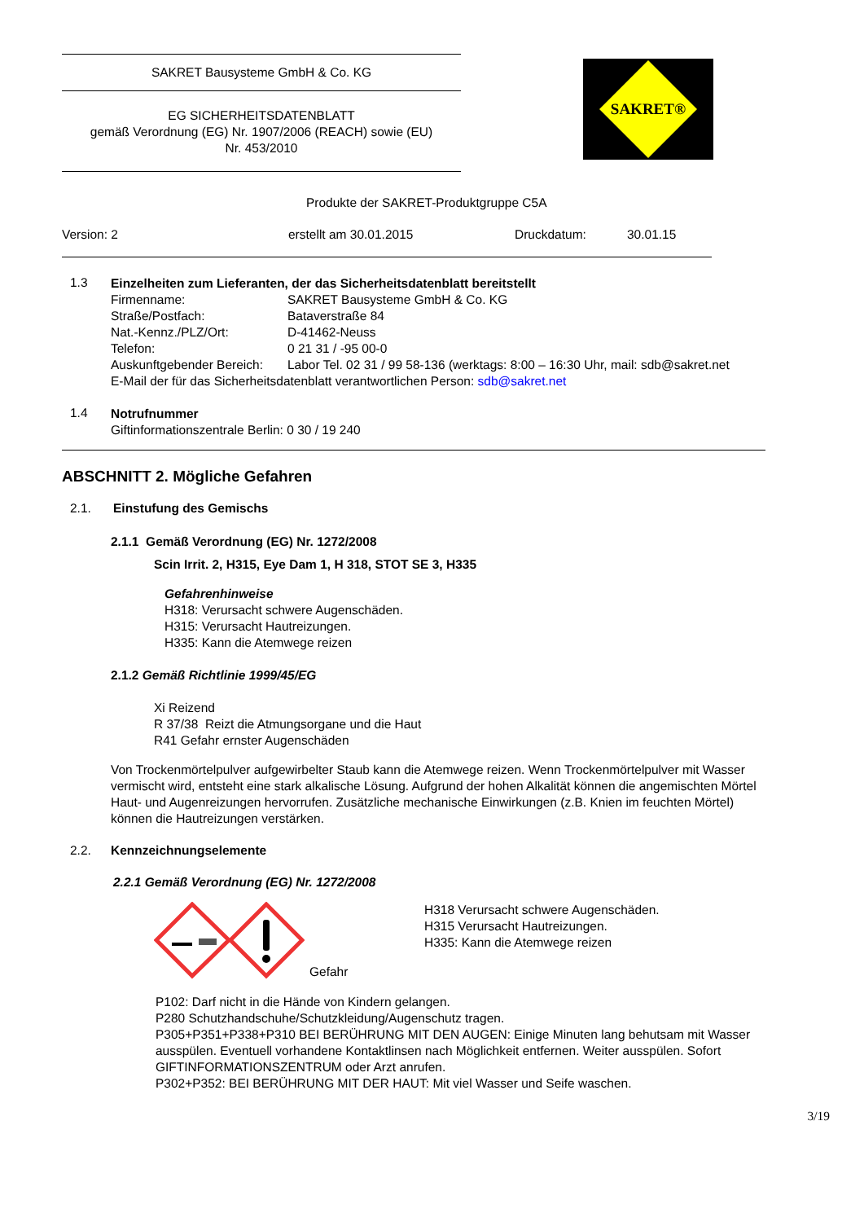SAKRET Bausysteme GmbH & Co. KG
EG SICHERHEITSDATENBLATT
gemäß Verordnung (EG) Nr. 1907/2006 (REACH) sowie (EU)
Nr. 453/2010
SAKRET®
Produkte der SAKRET-Produktgruppe C5A
Version: 2 erstellt am 30.01.2015 Druckdatum: 30.01.15
1.3
Einzelheiten zum Lieferanten, der das Sicherheitsdatenblatt bereitstellt
Firmenname: SAKRET Bausysteme GmbH & Co. KG
Straße/Postfach: Bataverstraße 84
Nat.-Kennz./PLZ/Ort: D-41462-Neuss
Telefon: 0 21 31 / -95 00-0
Auskunftgebender Bereich: Labor Tel. 02 31 / 99 58-136 (werktags: 8:00 – 16:30 Uhr, mail: sdb@sakret.net
E-Mail der für das Sicherheitsdatenblatt verantwortlichen Person: sdb@sakret.net
1.4
Notrufnummer
Giftinformationszentrale Berlin: 0 30 / 19 240
ABSCHNITT 2. Mögliche Gefahren
2.1. Einstufung des Gemischs
2.1.1 Gemäß Verordnung (EG) Nr. 1272/2008
Scin Irrit. 2, H315, Eye Dam 1, H 318, STOT SE 3, H335
Gefahrenhinweise
H318: Verursacht schwere Augenschäden.
H315: Verursacht Hautreizungen.
H335: Kann die Atemwege reizen
2.1.2 Gemäß Richtlinie 1999/45/EG
Xi Reizend
R 37/38 Reizt die Atmungsorgane und die Haut
R41 Gefahr ernster Augenschäden
Von Trockenmörtelpulver aufgewirbelter Staub kann die Atemwege reizen. Wenn Trockenmörtelpulver mit Wasser vermischt wird, entsteht eine stark alkalische Lösung. Aufgrund der hohen Alkalität können die angemischten Mörtel Haut- und Augenreizungen hervorrufen. Zusätzliche mechanische Einwirkungen (z.B. Knien im feuchten Mörtel) können die Hautreizungen verstärken.
2.2. Kennzeichnungselemente
2.2.1 Gemäß Verordnung (EG) Nr. 1272/2008
Gefahr
H318 Verursacht schwere Augenschäden.
H315 Verursacht Hautreizungen.
H335: Kann die Atemwege reizen
P102: Darf nicht in die Hände von Kindern gelangen.
P280 Schutzhandschuhe/Schutzkleidung/Augenschutz tragen.
P305+P351+P338+P310 BEI BERÜHRUNG MIT DEN AUGEN: Einige Minuten lang behutsam mit Wasser ausspülen. Eventuell vorhandene Kontaktlinsen nach Möglichkeit entfernen. Weiter ausspülen. Sofort GIFTINFORMATIONSZENTRUM oder Arzt anrufen.
P302+P352: BEI BERÜHRUNG MIT DER HAUT: Mit viel Wasser und Seife waschen.
3/19